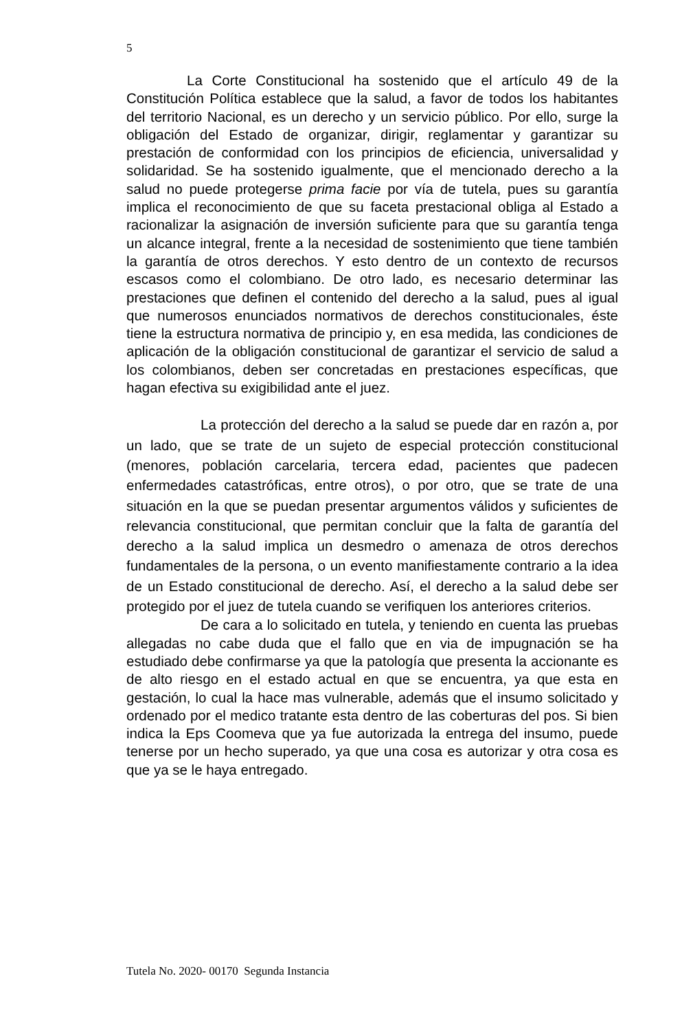5
La Corte Constitucional ha sostenido que el artículo 49 de la Constitución Política establece que la salud, a favor de todos los habitantes del territorio Nacional, es un derecho y un servicio público. Por ello, surge la obligación del Estado de organizar, dirigir, reglamentar y garantizar su prestación de conformidad con los principios de eficiencia, universalidad y solidaridad. Se ha sostenido igualmente, que el mencionado derecho a la salud no puede protegerse prima facie por vía de tutela, pues su garantía implica el reconocimiento de que su faceta prestacional obliga al Estado a racionalizar la asignación de inversión suficiente para que su garantía tenga un alcance integral, frente a la necesidad de sostenimiento que tiene también la garantía de otros derechos. Y esto dentro de un contexto de recursos escasos como el colombiano. De otro lado, es necesario determinar las prestaciones que definen el contenido del derecho a la salud, pues al igual que numerosos enunciados normativos de derechos constitucionales, éste tiene la estructura normativa de principio y, en esa medida, las condiciones de aplicación de la obligación constitucional de garantizar el servicio de salud a los colombianos, deben ser concretadas en prestaciones específicas, que hagan efectiva su exigibilidad ante el juez.
La protección del derecho a la salud se puede dar en razón a, por un lado, que se trate de un sujeto de especial protección constitucional (menores, población carcelaria, tercera edad, pacientes que padecen enfermedades catastróficas, entre otros), o por otro, que se trate de una situación en la que se puedan presentar argumentos válidos y suficientes de relevancia constitucional, que permitan concluir que la falta de garantía del derecho a la salud implica un desmedro o amenaza de otros derechos fundamentales de la persona, o un evento manifiestamente contrario a la idea de un Estado constitucional de derecho. Así, el derecho a la salud debe ser protegido por el juez de tutela cuando se verifiquen los anteriores criterios.
De cara a lo solicitado en tutela, y teniendo en cuenta las pruebas allegadas no cabe duda que el fallo que en via de impugnación se ha estudiado debe confirmarse ya que la patología que presenta la accionante es de alto riesgo en el estado actual en que se encuentra, ya que esta en gestación, lo cual la hace mas vulnerable, además que el insumo solicitado y ordenado por el medico tratante esta dentro de las coberturas del pos. Si bien indica la Eps Coomeva que ya fue autorizada la entrega del insumo, puede tenerse por un hecho superado, ya que una cosa es autorizar y otra cosa es que ya se le haya entregado.
Tutela No. 2020- 00170 Segunda Instancia